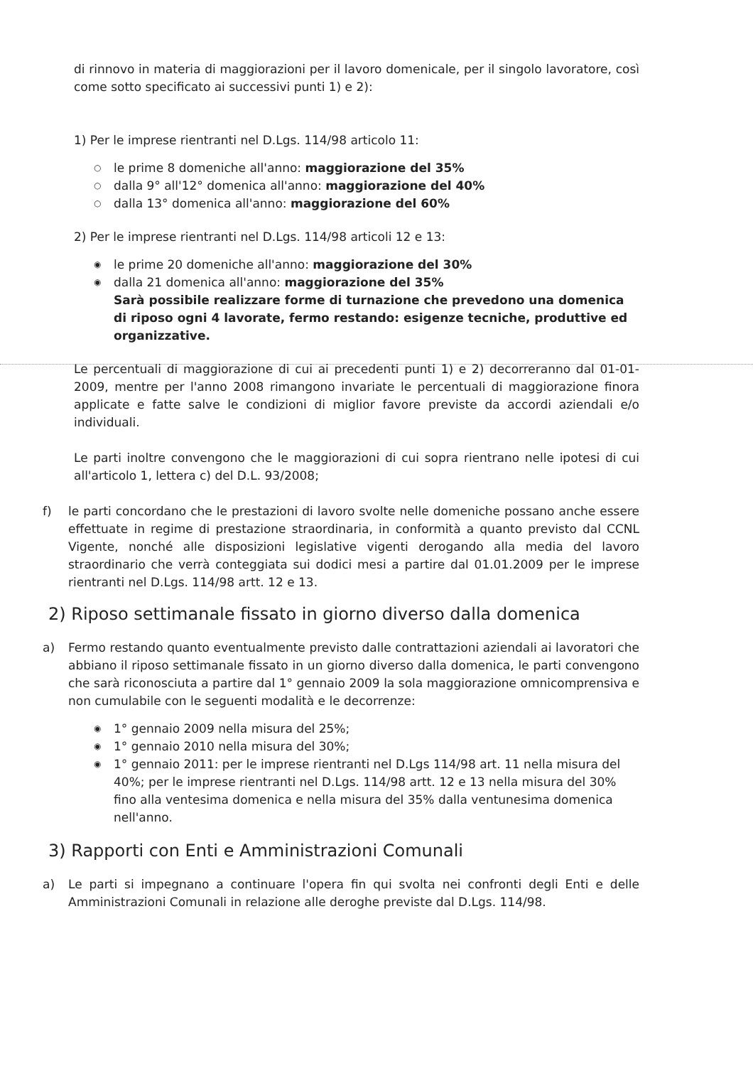di rinnovo in materia di maggiorazioni per il lavoro domenicale, per il singolo lavoratore, così come sotto specificato ai successivi punti 1) e 2):
1) Per le imprese rientranti nel D.Lgs. 114/98 articolo 11:
○ le prime 8 domeniche all'anno: maggiorazione del 35%
○ dalla 9° all'12° domenica all'anno: maggiorazione del 40%
○ dalla 13° domenica all'anno: maggiorazione del 60%
2) Per le imprese rientranti nel D.Lgs. 114/98 articoli 12 e 13:
◉ le prime 20 domeniche all'anno: maggiorazione del 30%
◉ dalla 21 domenica all'anno: maggiorazione del 35%
Sarà possibile realizzare forme di turnazione che prevedono una domenica di riposo ogni 4 lavorate, fermo restando: esigenze tecniche, produttive ed organizzative.
Le percentuali di maggiorazione di cui ai precedenti punti 1) e 2) decorreranno dal 01-01-2009, mentre per l'anno 2008 rimangono invariate le percentuali di maggiorazione finora applicate e fatte salve le condizioni di miglior favore previste da accordi aziendali e/o individuali.
Le parti inoltre convengono che le maggiorazioni di cui sopra rientrano nelle ipotesi di cui all'articolo 1, lettera c) del D.L. 93/2008;
f) le parti concordano che le prestazioni di lavoro svolte nelle domeniche possano anche essere effettuate in regime di prestazione straordinaria, in conformità a quanto previsto dal CCNL Vigente, nonché alle disposizioni legislative vigenti derogando alla media del lavoro straordinario che verrà conteggiata sui dodici mesi a partire dal 01.01.2009 per le imprese rientranti nel D.Lgs. 114/98 artt. 12 e 13.
2) Riposo settimanale fissato in giorno diverso dalla domenica
a) Fermo restando quanto eventualmente previsto dalle contrattazioni aziendali ai lavoratori che abbiano il riposo settimanale fissato in un giorno diverso dalla domenica, le parti convengono che sarà riconosciuta a partire dal 1° gennaio 2009 la sola maggiorazione omnicomprensiva e non cumulabile con le seguenti modalità e le decorrenze:
◉ 1° gennaio 2009 nella misura del 25%;
◉ 1° gennaio 2010 nella misura del 30%;
◉ 1° gennaio 2011: per le imprese rientranti nel D.Lgs 114/98 art. 11 nella misura del 40%; per le imprese rientranti nel D.Lgs. 114/98 artt. 12 e 13 nella misura del 30% fino alla ventesima domenica e nella misura del 35% dalla ventunesima domenica nell'anno.
3) Rapporti con Enti e Amministrazioni Comunali
a) Le parti si impegnano a continuare l'opera fin qui svolta nei confronti degli Enti e delle Amministrazioni Comunali in relazione alle deroghe previste dal D.Lgs. 114/98.